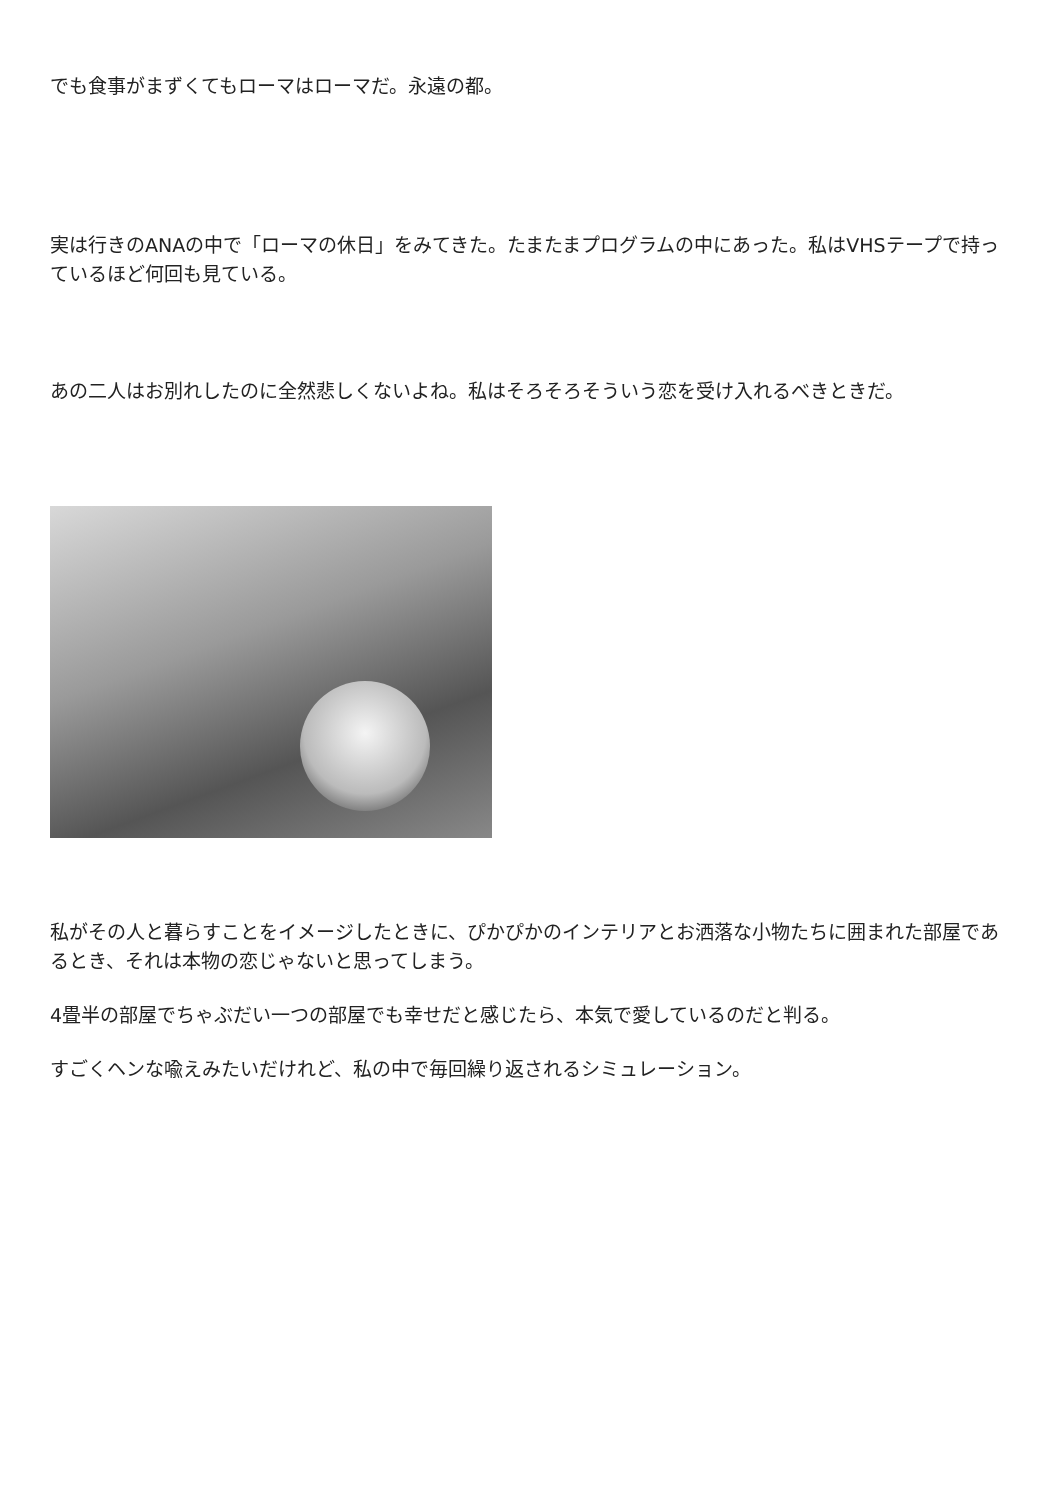でも食事がまずくてもローマはローマだ。永遠の都。
実は行きのANAの中で「ローマの休日」をみてきた。たまたまプログラムの中にあった。私はVHSテープで持っているほど何回も見ている。
あの二人はお別れしたのに全然悲しくないよね。私はそろそろそういう恋を受け入れるべきときだ。
私がその人と暮らすことをイメージしたときに、ぴかぴかのインテリアとお洒落な小物たちに囲まれた部屋であるとき、それは本物の恋じゃないと思ってしまう。
4畳半の部屋でちゃぶだい一つの部屋でも幸せだと感じたら、本気で愛しているのだと判る。
すごくヘンな喩えみたいだけれど、私の中で毎回繰り返されるシミュレーション。